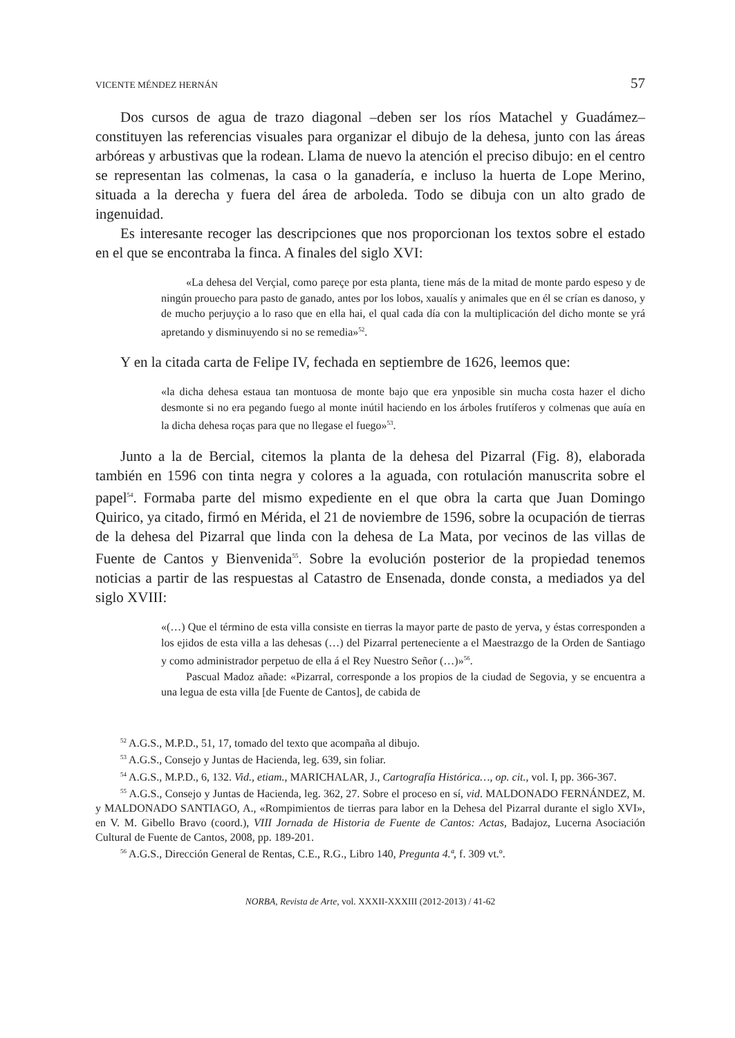VICENTE MÉNDEZ HERNÁN 57
Dos cursos de agua de trazo diagonal –deben ser los ríos Matachel y Guadámez– constituyen las referencias visuales para organizar el dibujo de la dehesa, junto con las áreas arbóreas y arbustivas que la rodean. Llama de nuevo la atención el preciso dibujo: en el centro se representan las colmenas, la casa o la ganadería, e incluso la huerta de Lope Merino, situada a la derecha y fuera del área de arboleda. Todo se dibuja con un alto grado de ingenuidad.
Es interesante recoger las descripciones que nos proporcionan los textos sobre el estado en el que se encontraba la finca. A finales del siglo XVI:
«La dehesa del Verçial, como pareçe por esta planta, tiene más de la mitad de monte pardo espeso y de ningún prouecho para pasto de ganado, antes por los lobos, xaualís y animales que en él se crían es danoso, y de mucho perjuyçio a lo raso que en ella hai, el qual cada día con la multiplicación del dicho monte se yrá apretando y disminuyendo si no se remedia»<sup>52</sup>.
Y en la citada carta de Felipe IV, fechada en septiembre de 1626, leemos que:
«la dicha dehesa estaua tan montuosa de monte bajo que era ynposible sin mucha costa hazer el dicho desmonte si no era pegando fuego al monte inútil haciendo en los árboles frutíferos y colmenas que auía en la dicha dehesa roças para que no llegase el fuego»<sup>53</sup>.
Junto a la de Bercial, citemos la planta de la dehesa del Pizarral (Fig. 8), elaborada también en 1596 con tinta negra y colores a la aguada, con rotulación manuscrita sobre el papel<sup>54</sup>. Formaba parte del mismo expediente en el que obra la carta que Juan Domingo Quirico, ya citado, firmó en Mérida, el 21 de noviembre de 1596, sobre la ocupación de tierras de la dehesa del Pizarral que linda con la dehesa de La Mata, por vecinos de las villas de Fuente de Cantos y Bienvenida<sup>55</sup>. Sobre la evolución posterior de la propiedad tenemos noticias a partir de las respuestas al Catastro de Ensenada, donde consta, a mediados ya del siglo XVIII:
«(…) Que el término de esta villa consiste en tierras la mayor parte de pasto de yerva, y éstas corresponden a los ejidos de esta villa a las dehesas (…) del Pizarral perteneciente a el Maestrazgo de la Orden de Santiago y como administrador perpetuo de ella á el Rey Nuestro Señor (…)»<sup>56</sup>.
Pascual Madoz añade: «Pizarral, corresponde a los propios de la ciudad de Segovia, y se encuentra a una legua de esta villa [de Fuente de Cantos], de cabida de
<sup>52</sup> A.G.S., M.P.D., 51, 17, tomado del texto que acompaña al dibujo.
<sup>53</sup> A.G.S., Consejo y Juntas de Hacienda, leg. 639, sin foliar.
<sup>54</sup> A.G.S., M.P.D., 6, 132. Vid., etiam., MARICHALAR, J., Cartografía Histórica…, op. cit., vol. I, pp. 366-367.
<sup>55</sup> A.G.S., Consejo y Juntas de Hacienda, leg. 362, 27. Sobre el proceso en sí, vid. MALDONADO FERNÁNDEZ, M. y MALDONADO SANTIAGO, A., «Rompimientos de tierras para labor en la Dehesa del Pizarral durante el siglo XVI», en V. M. Gibello Bravo (coord.), VIII Jornada de Historia de Fuente de Cantos: Actas, Badajoz, Lucerna Asociación Cultural de Fuente de Cantos, 2008, pp. 189-201.
<sup>56</sup> A.G.S., Dirección General de Rentas, C.E., R.G., Libro 140, Pregunta 4.ª, f. 309 vt.º.
NORBA, Revista de Arte, vol. XXXII-XXXIII (2012-2013) / 41-62